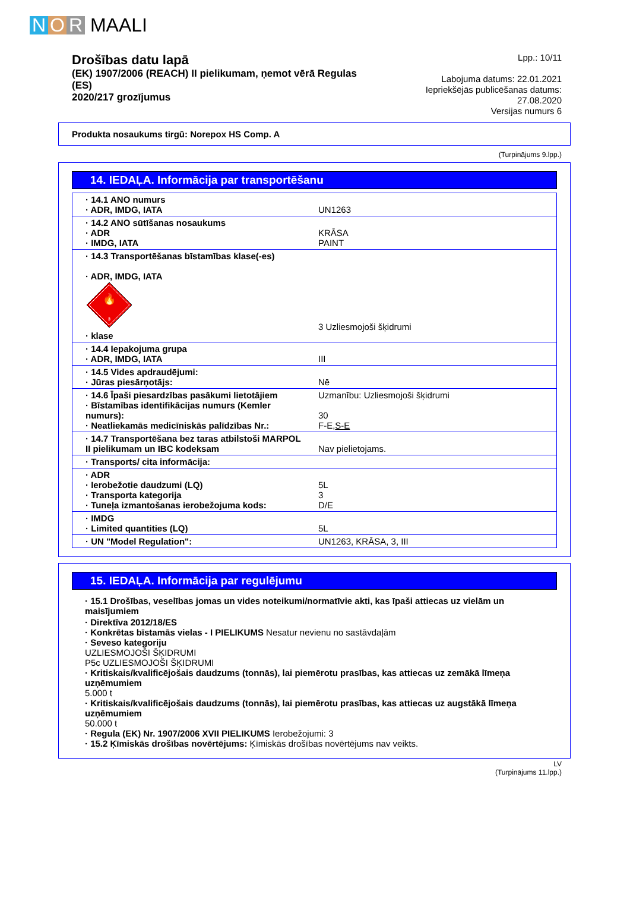N O R MAALI
Drošības datu lapā
(EK) 1907/2006 (REACH) II pielikumam, ņemot vērā Regulas (ES)
2020/217 grozījumus
Lpp.: 10/11
Labojuma datums: 22.01.2021
Iepriekšējās publicēšanas datums: 27.08.2020
Versijas numurs 6
Produkta nosaukums tirgū: Norepox HS Comp. A
(Turpinājums 9.lpp.)
14. IEDAĻA. Informācija par transportēšanu
| · 14.1 ANO numurs · ADR, IMDG, IATA | UN1263 |
| · 14.2 ANO sūtīšanas nosaukums · ADR · IMDG, IATA | KRĀSA PAINT |
| · 14.3 Transportēšanas bīstamības klase(-es) · ADR, IMDG, IATA 🔥 3 · klase | 3 Uzliesmojoši šķidrumi |
| · 14.4 Iepakojuma grupa · ADR, IMDG, IATA | III |
| · 14.5 Vides apdraudējumi: · Jūras piesārņotājs: | Nē |
| · 14.6 Īpaši piesardzības pasākumi lietotājiem · Bīstamības identifikācijas numurs (Kemler numurs): · Neatliekamās medicīniskās palīdzības Nr.: | Uzmanību: Uzliesmojoši šķidrumi 30 F-E, S-E |
| · 14.7 Transportēšana bez taras atbilstoši MARPOL II pielikumam un IBC kodeksam | Nav pielietojams. |
| · Transports/ cita informācija: | |
| · ADR · Ierobežotie daudzumi (LQ) · Transporta kategorija · Tuneļa izmantošanas ierobežojuma kods: | 5L 3 D/E |
| · IMDG · Limited quantities (LQ) | 5L |
| · UN "Model Regulation": | UN1263, KRĀSA, 3, III |
15. IEDAĻA. Informācija par regulējumu
· 15.1 Drošības, veselības jomas un vides noteikumi/normatīvie akti, kas īpaši attiecas uz vielām un maisījumiem
· Direktīva 2012/18/ES
· Konkrētas bīstamās vielas - I PIELIKUMS Nesatur nevienu no sastāvdaļām
· Seveso kategoriju
UZLIESMOJOŠI ŠĶIDRUMI
P5c UZLIESMOJOŠI ŠĶIDRUMI
· Kritiskais/kvalificējošais daudzums (tonnās), lai piemērotu prasības, kas attiecas uz zemākā līmeņa uzņēmumiem
5.000 t
· Kritiskais/kvalificējošais daudzums (tonnās), lai piemērotu prasības, kas attiecas uz augstākā līmeņa uzņēmumiem
50.000 t
· Regula (EK) Nr. 1907/2006 XVII PIELIKUMS Ierobežojumi: 3
· 15.2 Ķīmiskās drošības novērtējums: Ķīmiskās drošības novērtējums nav veikts.
LV
(Turpinājums 11.lpp.)